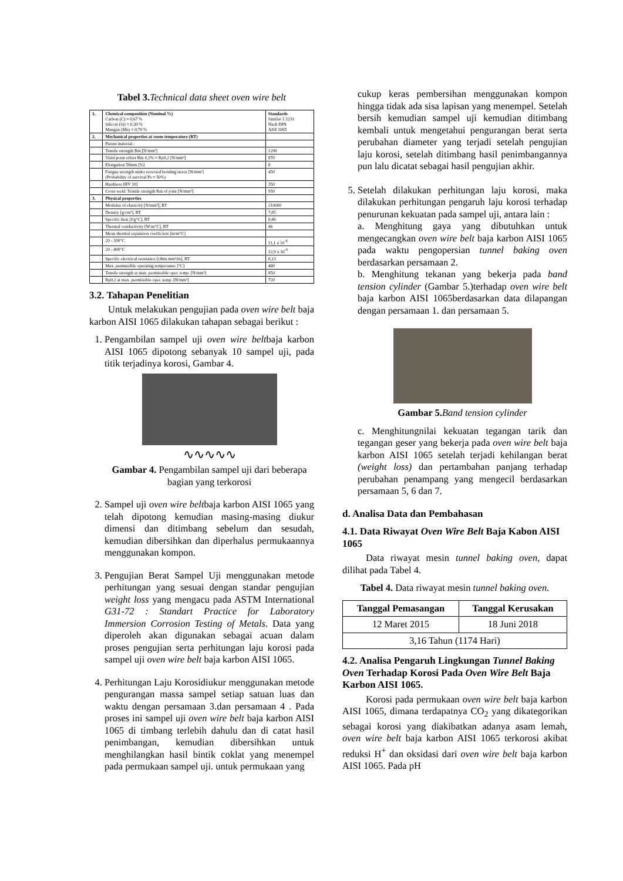Tabel 3. Technical data sheet oven wire belt
| 1. | Chemical composition (Nominal %) Carbon (C) = 0,67 % Silicon (Si) = 0,30 % Mangan (Mn) = 0,70 % | Standards Similar 1.1231 Nach DIN AISI 1065 |
| 2. | Mechanical properties at room temperature (RT) | |
| | Parent material : | |
| | Tensile strength Rm [N/mm²] | 1200 |
| | Yield point offset Rm 0,2% = Rp0,2 [N/mm²] | 970 |
| | Elongation 50mm [%] | 8 |
| | Fatigue strength under reversed bending stress [N/mm²] (Probability of survival Ps = 50%) | 450 |
| | Hardness [HV 10] | 350 |
| | Cross weld: Tensile strength Rm of joint [N/mm²] | 950 |
| 3. | Physical properties | |
| | Modulus of elasticity [N/mm²], RT | 210000 |
| | Density [g/cm³], RT | 7,85 |
| | Specific heat [J/g°C], RT | 0,46 |
| | Thermal conductivity [W/m°C], RT | 46 |
| | Mean thermal expansion coefficient [m/m°C] | |
| | 20 - 100°C | 11,1 x 10<sup>-6</sup> |
| | 20 - 400°C | 12,9 x 10<sup>-6</sup> |
| | Specific electrical resistance [Ohm mm²/m], RT | 0,13 |
| | Max. permissible operating temperature [°C] | 400 |
| | Tensile strength at max. permissible oper. temp. [N/mm²] | 850 |
| | Rp0,2 at max. permissible oper. temp. [N/mm²] | 720 |
3.2. Tahapan Penelitian
Untuk melakukan pengujian pada oven wire belt baja karbon AISI 1065 dilakukan tahapan sebagai berikut :
1. Pengambilan sampel uji oven wire beltbaja karbon AISI 1065 dipotong sebanyak 10 sampel uji, pada titik terjadinya korosi, Gambar 4.
∿∿∿∿∿
Gambar 4. Pengambilan sampel uji dari beberapa bagian yang terkorosi
2. Sampel uji oven wire beltbaja karbon AISI 1065 yang telah dipotong kemudian masing-masing diukur dimensi dan ditimbang sebelum dan sesudah, kemudian dibersihkan dan diperhalus permukaannya menggunakan kompon.
3. Pengujian Berat Sampel Uji menggunakan metode perhitungan yang sesuai dengan standar pengujian weight loss yang mengacu pada ASTM International G31-72 : Standart Practice for Laboratory Immersion Corrosion Testing of Metals. Data yang diperoleh akan digunakan sebagai acuan dalam proses pengujian serta perhitungan laju korosi pada sampel uji oven wire belt baja karbon AISI 1065.
4. Perhitungan Laju Korosidiukur menggunakan metode pengurangan massa sampel setiap satuan luas dan waktu dengan persamaan 3.dan persamaan 4 . Pada proses ini sampel uji oven wire belt baja karbon AISI 1065 di timbang terlebih dahulu dan di catat hasil penimbangan, kemudian dibersihkan untuk menghilangkan hasil bintik coklat yang menempel pada permukaan sampel uji. untuk permukaan yang
cukup keras pembersihan menggunakan kompon hingga tidak ada sisa lapisan yang menempel. Setelah bersih kemudian sampel uji kemudian ditimbang kembali untuk mengetahui pengurangan berat serta perubahan diameter yang terjadi setelah pengujian laju korosi, setelah ditimbang hasil penimbangannya pun lalu dicatat sebagai hasil pengujian akhir.
5. Setelah dilakukan perhitungan laju korosi, maka dilakukan perhitungan pengaruh laju korosi terhadap penurunan kekuatan pada sampel uji, antara lain :
a. Menghitung gaya yang dibutuhkan untuk mengecangkan oven wire belt baja karbon AISI 1065 pada waktu pengopersian tunnel baking oven berdasarkan persamaan 2.
b. Menghitung tekanan yang bekerja pada band tension cylinder (Gambar 5.)terhadap oven wire belt baja karbon AISI 1065berdasarkan data dilapangan dengan persamaan 1. dan persamaan 5.
Gambar 5. Band tension cylinder
c. Menghitungnilai kekuatan tegangan tarik dan tegangan geser yang bekerja pada oven wire belt baja karbon AISI 1065 setelah terjadi kehilangan berat (weight loss) dan pertambahan panjang terhadap perubahan penampang yang mengecil berdasarkan persamaan 5, 6 dan 7.
d. Analisa Data dan Pembahasan
4.1. Data Riwayat Oven Wire Belt Baja Kabon AISI 1065
Data riwayat mesin tunnel baking oven, dapat dilihat pada Tabel 4.
Tabel 4. Data riwayat mesin tunnel baking oven.
| Tanggal Pemasangan | Tanggal Kerusakan |
| --- | --- |
| 12 Maret 2015 | 18 Juni 2018 |
| 3,16 Tahun (1174 Hari) | |
4.2. Analisa Pengaruh Lingkungan Tunnel Baking Oven Terhadap Korosi Pada Oven Wire Belt Baja Karbon AISI 1065.
Korosi pada permukaan oven wire belt baja karbon AISI 1065, dimana terdapatnya CO<sub>2</sub> yang dikategorikan sebagai korosi yang diakibatkan adanya asam lemah, oven wire belt baja karbon AISI 1065 terkorosi akibat reduksi H<sup>+</sup> dan oksidasi dari oven wire belt baja karbon AISI 1065. Pada pH